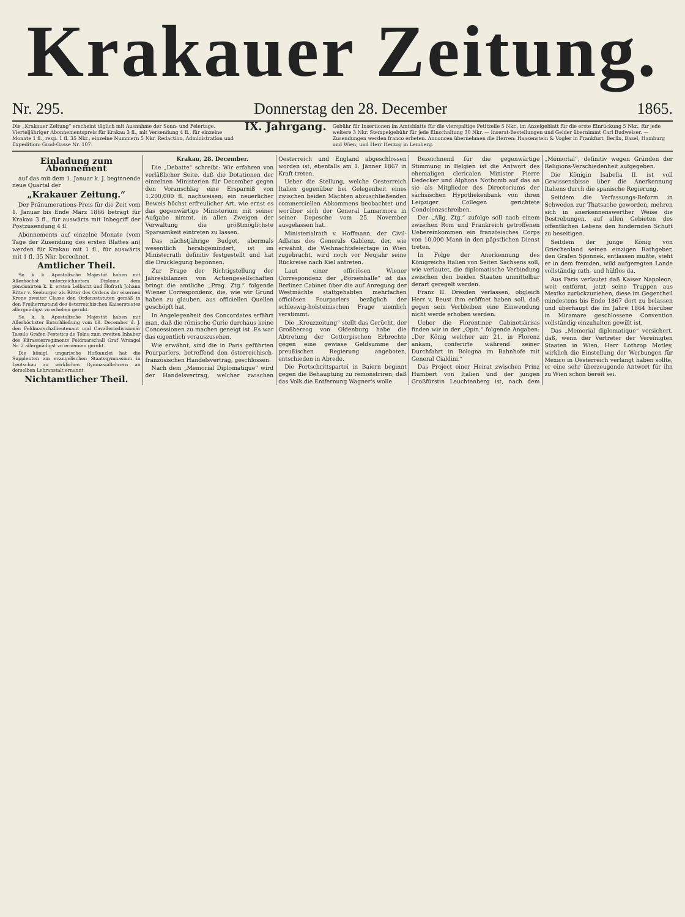Krakauer Zeitung.
Nr. 295. Donnerstag den 28. December 1865.
Die „Krakauer Zeitung“ erscheint täglich mit Ausnahme der Sonn- und Feiertage. Vierteljähriger Abonnementspreis für Krakau 3 fl., mit Versendung 4 fl., für einzelne Monate 1 fl., resp. 1 fl. 35 Nkr., einzelne Nummern 5 Nkr. Redaction, Administration und Expedition: Grod-Gasse Nr. 107.
IX. Jahrgang.
Gebühr für Insertionen im Amtsblatte für die vierspaltige Petitzeile 5 Nkr., im Anzeigeblatt für die erste Einrückung 5 Nkr., für jede weitere 3 Nkr. Stempelgebühr für jede Einschaltung 30 Nkr. — Inserat-Bestellungen und Gelder übernimmt Carl Budweiser. — Zusendungen werden franco erbeten. Annoncen übernehmen die Herren: Haasenstein & Vogler in Frankfurt, Berlin, Basel, Hamburg und Wien, und Herr Herzog in Lemberg.
Einladung zum Abonnement
auf das mit dem 1. Januar k. J. beginnende neue Quartal der
„Krakauer Zeitung.“
Der Pränumerations-Preis für die Zeit vom 1. Januar bis Ende März 1866 beträgt für Krakau 3 fl., für auswärts mit Inbegriff der Postzusendung 4 fl.
Abonnements auf einzelne Monate (vom Tage der Zusendung des ersten Blattes an) werden für Krakau mit 1 fl., für auswärts mit 1 fl. 35 Nkr. berechnet.
Amtlicher Theil.
Se. k. k. Apostolische Majestät haben mit Allerhöchst unterzeichnetem Diplome dem pensionirten k. k. ersten Leibarzt und Hofrath Johann Ritter v. Seeburger als Ritter des Ordens der eisernen Krone zweiter Classe den Ordensstatuten gemäß in den Freiherrnstand des österreichischen Kaiserstaates allergnädigst zu erheben geruht.
Se. k. k. Apostolische Majestät haben mit Allerhöchster Entschließung vom 18. December d. J. den Feldmarschallieutenant und Cavalleriedivisionär Tassilo Grafen Festetics de Tolna zum zweiten Inhaber des Kürassierregiments Feldmarschall Graf Wrangel Nr. 2 allergnädigst zu ernennen geruht.
Die königl. ungarische Hofkanzlei hat die Supplenten am evangelischen Staatsgymnasium in Leutschau zu wirklichen Gymnasiallehrern an derselben Lehranstalt ernannt.
Nichtamtlicher Theil.
Krakau, 28. December.
Die „Debatte“ schreibt: Wir erfahren von verläßlicher Seite, daß die Dotationen der einzelnen Ministerien für December gegen den Voranschlag eine Ersparniß von 1.200,000 fl. nachweisen; ein neuerlicher Beweis höchst erfreulicher Art, wie ernst es das gegenwärtige Ministerium mit seiner Aufgabe nimmt, in allen Zweigen der Verwaltung die größtmöglichste Sparsamkeit eintreten zu lassen.
Das nächstjährige Budget, abermals wesentlich herabgemindert, ist im Ministerrath definitiv festgestellt und hat die Drucklegung begonnen.
Zur Frage der Richtigstellung der Jahresbilanzen von Actiengesellschaften bringt die amtliche „Prag. Ztg.“ folgende Wiener Correspondenz, die, wie wir Grund haben zu glauben, aus officiellen Quellen geschöpft hat.
In Angelegenheit des Concordates erfährt man, daß die römische Curie durchaus keine Concessionen zu machen geneigt ist. Es war das eigentlich vorauszusehen.
Wie erwähnt, sind die in Paris geführten Pourparlers, betreffend den österreichisch-französischen Handelsvertrag, geschlossen.
Nach dem „Memorial Diplomatique“ wird der Handelsvertrag, welcher zwischen Oesterreich und England abgeschlossen worden ist, ebenfalls am 1. Jänner 1867 in Kraft treten.
Ueber die Stellung, welche Oesterreich Italien gegenüber bei Gelegenheit eines zwischen beiden Mächten abzuschließenden commerciellen Abkommens beobachtet und worüber sich der General Lamarmora in seiner Depesche vom 25. November ausgelassen hat.
Ministerialrath v. Hoffmann, der Civil-Adlatus des Generals Gablenz, der, wie erwähnt, die Weihnachtsfeiertage in Wien zugebracht, wird noch vor Neujahr seine Rückreise nach Kiel antreten.
Laut einer officiösen Wiener Correspondenz der „Börsenhalle“ ist das Berliner Cabinet über die auf Anregung der Westmächte stattgehabten mehrfachen officiösen Pourparlers bezüglich der schleswig-holsteinischen Frage ziemlich verstimmt.
Die „Kreuzzeitung“ stellt das Gerücht, der Großherzog von Oldenburg habe die Abtretung der Gottorpischen Erbrechte gegen eine gewisse Geldsumme der preußischen Regierung angeboten, entschieden in Abrede.
Die Fortschrittspartei in Baiern beginnt gegen die Behauptung zu remonstriren, daß das Volk die Entfernung Wagner's wolle.
Bezeichnend für die gegenwärtige Stimmung in Belgien ist die Antwort des ehemaligen clericalen Minister Pierre Dedecker und Alphons Nothomb auf das an sie als Mitglieder des Directoriums der sächsischen Hypothekenbank von ihren Leipziger Collegen gerichtete Condolenzschreiben.
Der „Allg. Ztg.“ zufolge soll nach einem zwischen Rom und Frankreich getroffenen Uebereinkommen ein französisches Corps von 10.000 Mann in den päpstlichen Dienst treten.
In Folge der Anerkennung des Königreichs Italien von Seiten Sachsens soll, wie verlautet, die diplomatische Verbindung zwischen den beiden Staaten unmittelbar derart geregelt werden.
Franz II. Dresden verlassen, obgleich Herr v. Beust ihm eröffnet haben soll, daß gegen sein Verbleiben eine Einwendung nicht werde erhoben werden.
Ueber die Florentiner Cabinetskrisis finden wir in der „Opin.“ folgende Angaben: „Der König welcher am 21. in Florenz ankam, conferirte während seiner Durchfahrt in Bologna im Bahnhofe mit General Cialdini.“
Das Project einer Heirat zwischen Prinz Humbert von Italien und der jungen Großfürstin Leuchtenberg ist, nach dem „Mémorial“, definitiv wegen Gründen der Religions-Verschiedenheit aufgegeben.
Die Königin Isabella II. ist voll Gewissensbisse über die Anerkennung Italiens durch die spanische Regierung.
Seitdem die Verfassungs-Reform in Schweden zur Thatsache geworden, mehren sich in anerkennenswerther Weise die Bestrebungen, auf allen Gebieten des öffentlichen Lebens den hindernden Schutt zu beseitigen.
Seitdem der junge König von Griechenland seinen einzigen Rathgeber, den Grafen Sponnek, entlassen mußte, steht er in dem fremden, wild aufgeregten Lande vollständig rath- und hülflos da.
Aus Paris verlautet daß Kaiser Napoleon, weit entfernt, jetzt seine Truppen aus Mexiko zurückzuziehen, diese im Gegentheil mindestens bis Ende 1867 dort zu belassen und überhaupt die im Jahre 1864 hierüber in Miramare geschlossene Convention vollständig einzuhalten gewillt ist.
Das „Memorial diplomatique“ versichert, daß, wenn der Vertreter der Vereinigten Staaten in Wien, Herr Lothrop Motley, wirklich die Einstellung der Werbungen für Mexico in Oesterreich verlangt haben sollte, er eine sehr überzeugende Antwort für ihn zu Wien schon bereit sei.